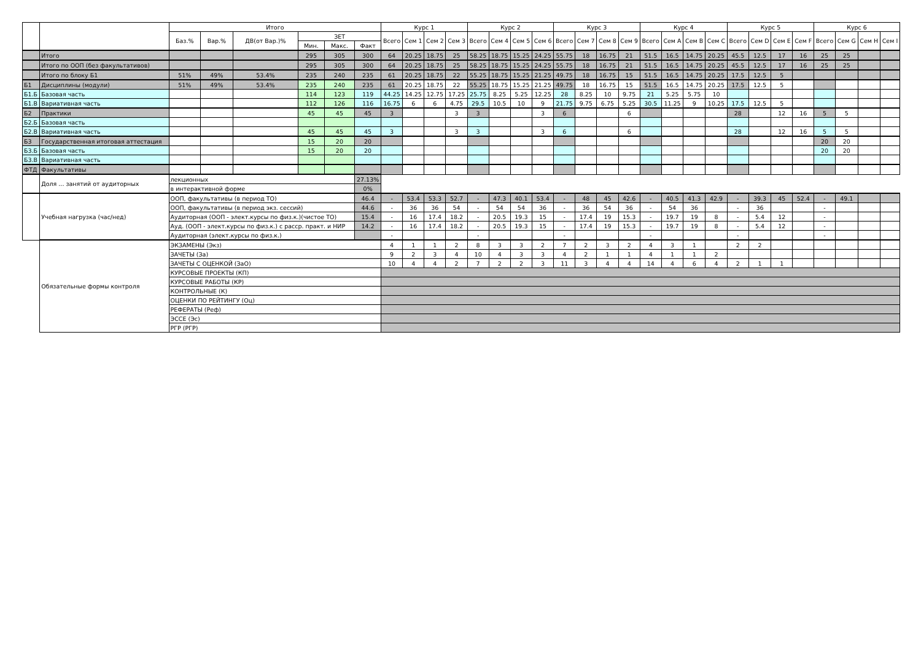| | | Итого | | | | | | Курс 1 | | | | Курс 2 | | | | Курс 3 | | | | Курс 4 | | | | Курс 5 | | | | Курс 6 | | | |
| --- | --- | --- | --- | --- | --- | --- | --- | --- | --- | --- | --- | --- | --- | --- | --- | --- | --- | --- | --- | --- | --- | --- | --- | --- | --- | --- | --- | --- | --- | --- | --- |
| | | Баз.% | Вар.% | ДВ(от Вар.)% | ЗЕТ | | | Всего | Сем 1 | Сем 2 | Сем 3 | Всего | Сем 4 | Сем 5 | Сем 6 | Всего | Сем 7 | Сем 8 | Сем 9 | Всего | Сем A | Сем B | Сем C | Всего | Сем D | Сем E | Сем F | Всего | Сем G | Сем H | Сем I |
| | | | | | Мин. | Макс. | Факт | | | | | | | | | | | | | | | | | | | | | | | | |
| | Итого | | | | 295 | 305 | 300 | 64 | 20.25 | 18.75 | 25 | 58.25 | 18.75 | 15.25 | 24.25 | 55.75 | 18 | 16.75 | 21 | 51.5 | 16.5 | 14.75 | 20.25 | 45.5 | 12.5 | 17 | 16 | 25 | 25 | | |
| | Итого по ООП (без факультативов) | | | | 295 | 305 | 300 | 64 | 20.25 | 18.75 | 25 | 58.25 | 18.75 | 15.25 | 24.25 | 55.75 | 18 | 16.75 | 21 | 51.5 | 16.5 | 14.75 | 20.25 | 45.5 | 12.5 | 17 | 16 | 25 | 25 | | |
| | Итого по блоку Б1 | 51% | 49% | 53.4% | 235 | 240 | 235 | 61 | 20.25 | 18.75 | 22 | 55.25 | 18.75 | 15.25 | 21.25 | 49.75 | 18 | 16.75 | 15 | 51.5 | 16.5 | 14.75 | 20.25 | 17.5 | 12.5 | 5 | | | | | |
| Б1 | Дисциплины (модули) | 51% | 49% | 53.4% | 235 | 240 | 235 | 61 | 20.25 | 18.75 | 22 | 55.25 | 18.75 | 15.25 | 21.25 | 49.75 | 18 | 16.75 | 15 | 51.5 | 16.5 | 14.75 | 20.25 | 17.5 | 12.5 | 5 | | | | | |
| Б1.Б | Базовая часть | | | | 114 | 123 | 119 | 44.25 | 14.25 | 12.75 | 17.25 | 25.75 | 8.25 | 5.25 | 12.25 | 28 | 8.25 | 10 | 9.75 | 21 | 5.25 | 5.75 | 10 | | | | | | | | |
| Б1.В | Вариативная часть | | | | 112 | 126 | 116 | 16.75 | 6 | 6 | 4.75 | 29.5 | 10.5 | 10 | 9 | 21.75 | 9.75 | 6.75 | 5.25 | 30.5 | 11.25 | 9 | 10.25 | 17.5 | 12.5 | 5 | | | | | |
| Б2 | Практики | | | | 45 | 45 | 45 | 3 | | | 3 | 3 | | | 3 | 6 | | | 6 | | | | | 28 | | 12 | 16 | 5 | 5 | | |
| Б2.Б | Базовая часть | | | | | | | | | | | | | | | | | | | | | | | | | | | | | | |
| Б2.В | Вариативная часть | | | | 45 | 45 | 45 | 3 | | | 3 | 3 | | | 3 | 6 | | | 6 | | | | | 28 | | 12 | 16 | 5 | 5 | | |
| Б3 | Государственная итоговая аттестация | | | | 15 | 20 | 20 | | | | | | | | | | | | | | | | | | | | | 20 | 20 | | |
| Б3.Б | Базовая часть | | | | 15 | 20 | 20 | | | | | | | | | | | | | | | | | | | | | 20 | 20 | | |
| Б3.В | Вариативная часть | | | | | | | | | | | | | | | | | | | | | | | | | | | | | | |
| ФТД | Факультативы | | | | | | | | | | | | | | | | | | | | | | | | | | | | | | |
| | Доля ... занятий от аудиторных | лекционных | | | | | 27.13% | | | | | | | | | | | | | | | | | | | | | | | | |
| | | в интерактивной форме | | | | | 0% | | | | | | | | | | | | | | | | | | | | | | | | |
| | Учебная нагрузка (час/нед) | ООП, факультативы (в период ТО) | | | | | 46.4 | - | 53.4 | 53.3 | 52.7 | - | 47.3 | 40.1 | 53.4 | - | 48 | 45 | 42.6 | - | 40.5 | 41.3 | 42.9 | - | 39.3 | 45 | 52.4 | - | 49.1 | | |
| | | ООП, факультативы (в период экз. сессий) | | | | | 44.6 | - | 36 | 36 | 54 | - | 54 | 54 | 36 | - | 36 | 54 | 36 | - | 54 | 36 | | - | 36 | | | - | | | |
| | | Аудиторная (ООП - элект.курсы по физ.к.)(чистое ТО) | | | | | 15.4 | - | 16 | 17.4 | 18.2 | - | 20.5 | 19.3 | 15 | - | 17.4 | 19 | 15.3 | - | 19.7 | 19 | 8 | - | 5.4 | 12 | | - | | | |
| | | Ауд. (ООП - элект.курсы по физ.к.) с расср. практ. и НИР | | | | | 14.2 | - | 16 | 17.4 | 18.2 | - | 20.5 | 19.3 | 15 | - | 17.4 | 19 | 15.3 | - | 19.7 | 19 | 8 | - | 5.4 | 12 | | - | | | |
| | | Аудиторная (элект.курсы по физ.к.) | | | | | | - | | | | - | | | | - | | | | - | | | | - | | | | - | | | |
| | Обязательные формы контроля | ЭКЗАМЕНЫ (Экз) | | | | | | 4 | 1 | 1 | 2 | 8 | 3 | 3 | 2 | 7 | 2 | 3 | 2 | 4 | 3 | 1 | | 2 | 2 | | | | | | |
| | | ЗАЧЕТЫ (За) | | | | | | 9 | 2 | 3 | 4 | 10 | 4 | 3 | 3 | 4 | 2 | 1 | 1 | 4 | 1 | 1 | 2 | | | | | | | | |
| | | ЗАЧЕТЫ С ОЦЕНКОЙ (ЗаО) | | | | | | 10 | 4 | 4 | 2 | 7 | 2 | 2 | 3 | 11 | 3 | 4 | 4 | 14 | 4 | 6 | 4 | 2 | 1 | 1 | | | | | |
| | | КУРСОВЫЕ ПРОЕКТЫ (КП) | | | | | | | | | | | | | | | | | | | | | | | | | | | | | |
| | | КУРСОВЫЕ РАБОТЫ (КР) | | | | | | | | | | | | | | | | | | | | | | | | | | | | | |
| | | КОНТРОЛЬНЫЕ (К) | | | | | | | | | | | | | | | | | | | | | | | | | | | | | |
| | | ОЦЕНКИ ПО РЕЙТИНГУ (Оц) | | | | | | | | | | | | | | | | | | | | | | | | | | | | | |
| | | РЕФЕРАТЫ (Реф) | | | | | | | | | | | | | | | | | | | | | | | | | | | | | |
| | | ЭССЕ (Эс) | | | | | | | | | | | | | | | | | | | | | | | | | | | | | |
| | | РГР (РГР) | | | | | | | | | | | | | | | | | | | | | | | | | | | | | |